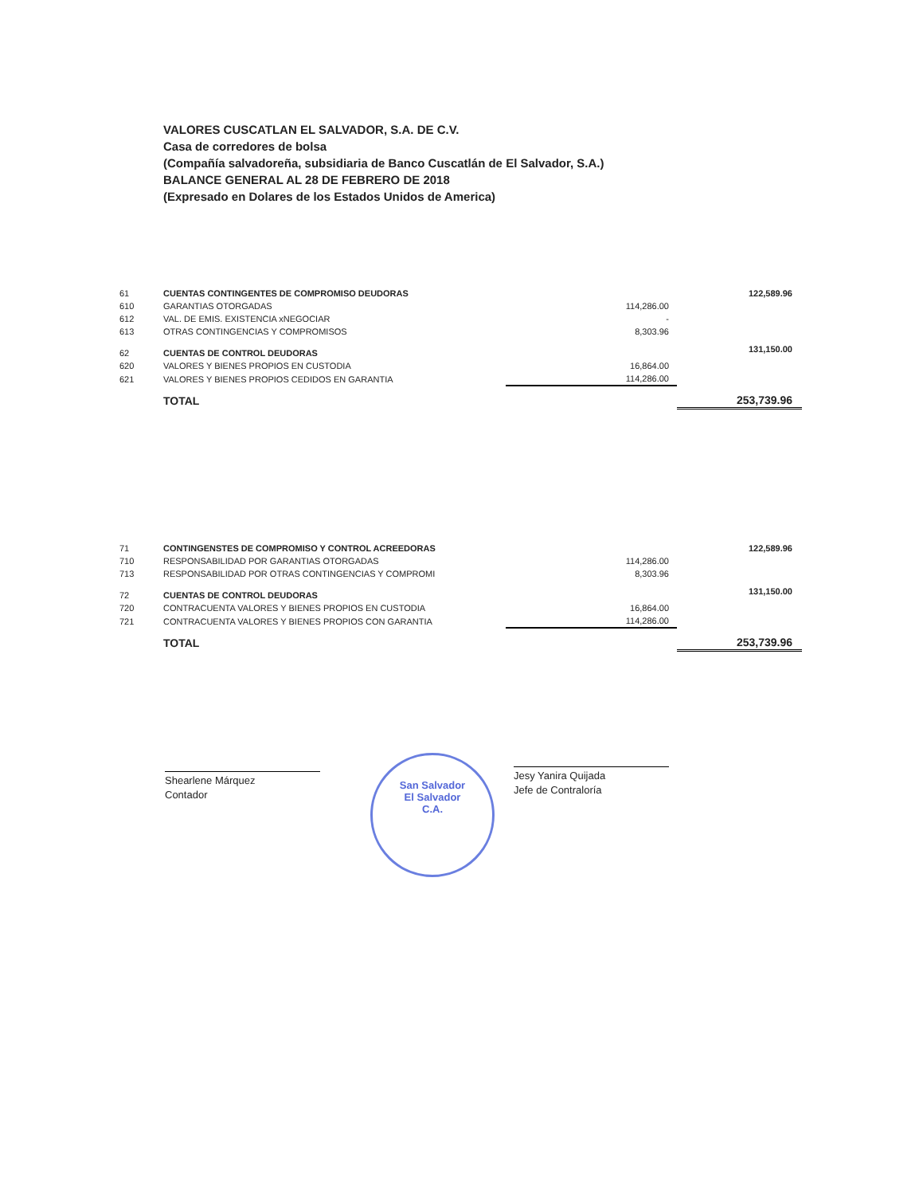VALORES CUSCATLAN EL SALVADOR, S.A. DE C.V.
Casa de corredores de bolsa
(Compañía salvadoreña, subsidiaria de Banco Cuscatlán de El Salvador, S.A.)
BALANCE GENERAL AL 28 DE FEBRERO DE 2018
(Expresado en Dolares de los Estados Unidos de America)
| 61 | CUENTAS CONTINGENTES DE COMPROMISO DEUDORAS | | 122,589.96 |
| 610 | GARANTIAS OTORGADAS | 114,286.00 | |
| 612 | VAL. DE EMIS. EXISTENCIA xNEGOCIAR | - | |
| 613 | OTRAS CONTINGENCIAS Y COMPROMISOS | 8,303.96 | |
| 62 | CUENTAS DE CONTROL DEUDORAS | | 131,150.00 |
| 620 | VALORES Y BIENES PROPIOS EN CUSTODIA | 16,864.00 | |
| 621 | VALORES Y BIENES PROPIOS CEDIDOS EN GARANTIA | 114,286.00 | |
| | TOTAL | | 253,739.96 |
| 71 | CONTINGENSTES DE COMPROMISO Y CONTROL ACREEDORAS | | 122,589.96 |
| 710 | RESPONSABILIDAD POR GARANTIAS OTORGADAS | 114,286.00 | |
| 713 | RESPONSABILIDAD POR OTRAS CONTINGENCIAS Y COMPROMI | 8,303.96 | |
| 72 | CUENTAS DE CONTROL DEUDORAS | | 131,150.00 |
| 720 | CONTRACUENTA VALORES Y BIENES PROPIOS EN CUSTODIA | 16,864.00 | |
| 721 | CONTRACUENTA VALORES Y BIENES PROPIOS CON GARANTIA | 114,286.00 | |
| | TOTAL | | 253,739.96 |
Shearlene Márquez
Contador
San Salvador
El Salvador
C.A.
Jesy Yanira Quijada
Jefe de Contraloría